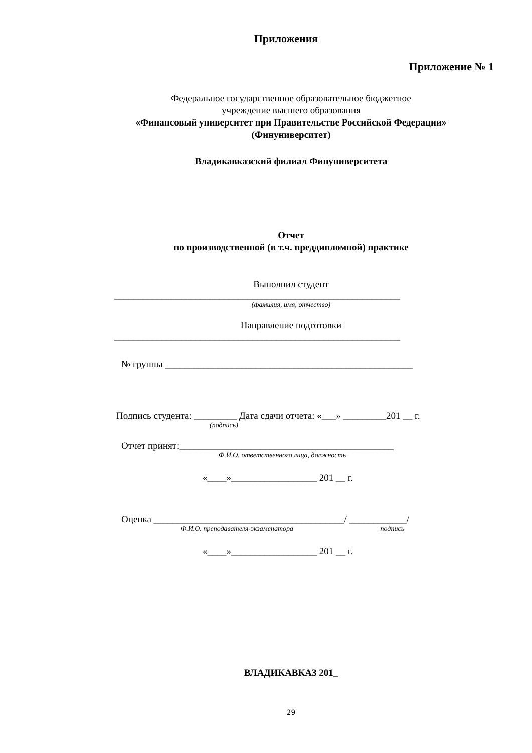Приложения
Приложение № 1
Федеральное государственное образовательное бюджетное
учреждение высшего образования
«Финансовый университет при Правительстве Российской Федерации»
(Финуниверситет)
Владикавказский филиал Финуниверситета
Отчет
по производственной (в т.ч. преддипломной) практике
Выполнил студент
____________________________________________________________
(фамилия, имя, отчество)
Направление подготовки
____________________________________________________________
№ группы ____________________________________________________
Подпись студента: _________ Дата сдачи отчета: «___» _________201 __ г.
(подпись)
Отчет принят:_____________________________________________
Ф.И.О. ответственного лица, должность
«____»__________________ 201 __ г.
Оценка ________________________________________/ ____________/
Ф.И.О. преподавателя-экзаменатора подпись
«____»__________________ 201 __ г.
ВЛАДИКАВКАЗ 201_
29